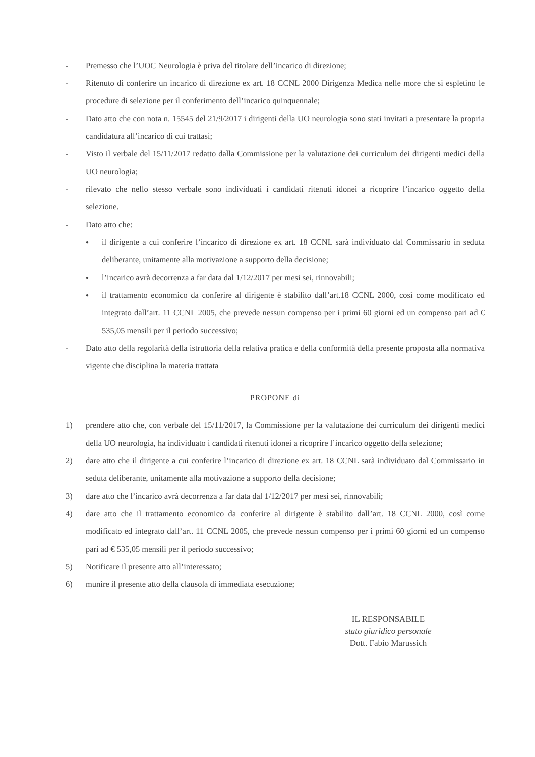- Premesso che l’UOC Neurologia è priva del titolare dell’incarico di direzione;
- Ritenuto di conferire un incarico di direzione ex art. 18 CCNL 2000 Dirigenza Medica nelle more che si espletino le procedure di selezione per il conferimento dell’incarico quinquennale;
- Dato atto che con nota n. 15545 del 21/9/2017 i dirigenti della UO neurologia sono stati invitati a presentare la propria candidatura all’incarico di cui trattasi;
- Visto il verbale del 15/11/2017 redatto dalla Commissione per la valutazione dei curriculum dei dirigenti medici della UO neurologia;
- rilevato che nello stesso verbale sono individuati i candidati ritenuti idonei a ricoprire l’incarico oggetto della selezione.
- Dato atto che:
● il dirigente a cui conferire l’incarico di direzione ex art. 18 CCNL sarà individuato dal Commissario in seduta deliberante, unitamente alla motivazione a supporto della decisione;
● l’incarico avrà decorrenza a far data dal 1/12/2017 per mesi sei, rinnovabili;
● il trattamento economico da conferire al dirigente è stabilito dall’art.18 CCNL 2000, così come modificato ed integrato dall’art. 11 CCNL 2005, che prevede nessun compenso per i primi 60 giorni ed un compenso pari ad € 535,05 mensili per il periodo successivo;
- Dato atto della regolarità della istruttoria della relativa pratica e della conformità della presente proposta alla normativa vigente che disciplina la materia trattata
PROPONE di
1) prendere atto che, con verbale del 15/11/2017, la Commissione per la valutazione dei curriculum dei dirigenti medici della UO neurologia, ha individuato i candidati ritenuti idonei a ricoprire l’incarico oggetto della selezione;
2) dare atto che il dirigente a cui conferire l’incarico di direzione ex art. 18 CCNL sarà individuato dal Commissario in seduta deliberante, unitamente alla motivazione a supporto della decisione;
3) dare atto che l’incarico avrà decorrenza a far data dal 1/12/2017 per mesi sei, rinnovabili;
4) dare atto che il trattamento economico da conferire al dirigente è stabilito dall’art. 18 CCNL 2000, così come modificato ed integrato dall’art. 11 CCNL 2005, che prevede nessun compenso per i primi 60 giorni ed un compenso pari ad € 535,05 mensili per il periodo successivo;
5) Notificare il presente atto all’interessato;
6) munire il presente atto della clausola di immediata esecuzione;
IL RESPONSABILE
stato giuridico personale
Dott. Fabio Marussich